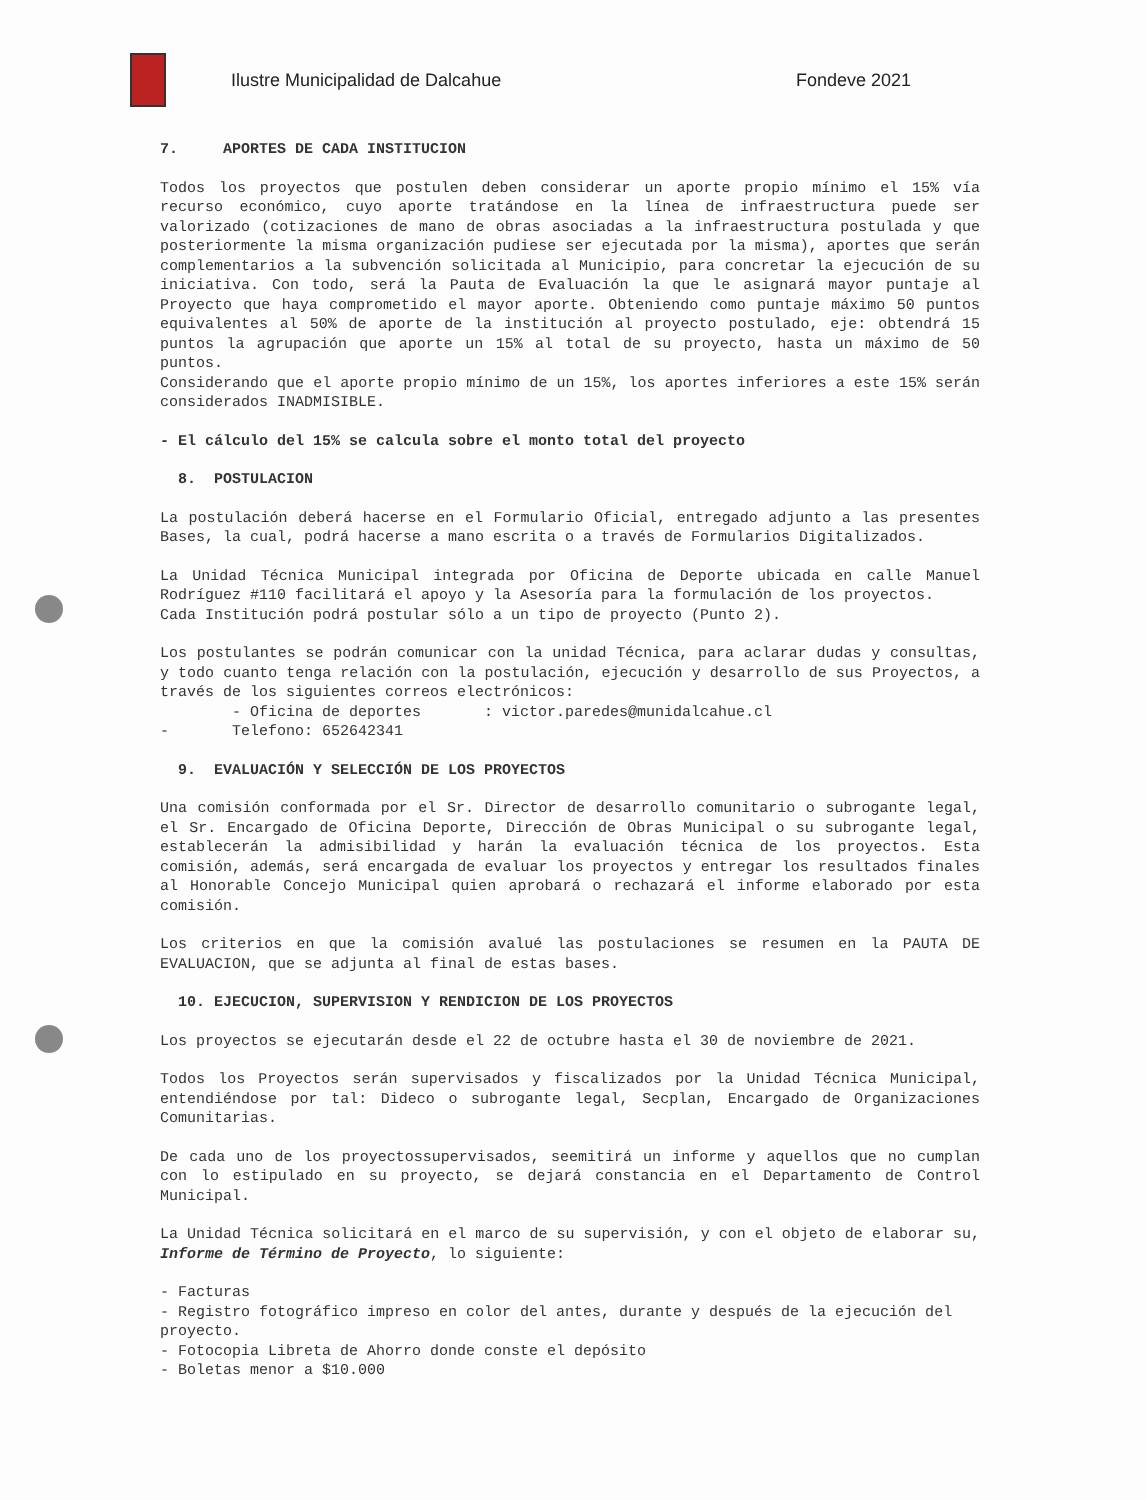Ilustre Municipalidad de Dalcahue
Fondeve 2021
7. APORTES DE CADA INSTITUCION
Todos los proyectos que postulen deben considerar un aporte propio mínimo el 15% vía recurso económico, cuyo aporte tratándose en la línea de infraestructura puede ser valorizado (cotizaciones de mano de obras asociadas a la infraestructura postulada y que posteriormente la misma organización pudiese ser ejecutada por la misma), aportes que serán complementarios a la subvención solicitada al Municipio, para concretar la ejecución de su iniciativa. Con todo, será la Pauta de Evaluación la que le asignará mayor puntaje al Proyecto que haya comprometido el mayor aporte. Obteniendo como puntaje máximo 50 puntos equivalentes al 50% de aporte de la institución al proyecto postulado, eje: obtendrá 15 puntos la agrupación que aporte un 15% al total de su proyecto, hasta un máximo de 50 puntos.
Considerando que el aporte propio mínimo de un 15%, los aportes inferiores a este 15% serán considerados INADMISIBLE.
- El cálculo del 15% se calcula sobre el monto total del proyecto
8. POSTULACION
La postulación deberá hacerse en el Formulario Oficial, entregado adjunto a las presentes Bases, la cual, podrá hacerse a mano escrita o a través de Formularios Digitalizados.
La Unidad Técnica Municipal integrada por Oficina de Deporte ubicada en calle Manuel Rodríguez #110 facilitará el apoyo y la Asesoría para la formulación de los proyectos.
Cada Institución podrá postular sólo a un tipo de proyecto (Punto 2).
Los postulantes se podrán comunicar con la unidad Técnica, para aclarar dudas y consultas, y todo cuanto tenga relación con la postulación, ejecución y desarrollo de sus Proyectos, a través de los siguientes correos electrónicos:
- Oficina de deportes : victor.paredes@munidalcahue.cl
- Telefono: 652642341
9. EVALUACIÓN Y SELECCIÓN DE LOS PROYECTOS
Una comisión conformada por el Sr. Director de desarrollo comunitario o subrogante legal, el Sr. Encargado de Oficina Deporte, Dirección de Obras Municipal o su subrogante legal, establecerán la admisibilidad y harán la evaluación técnica de los proyectos. Esta comisión, además, será encargada de evaluar los proyectos y entregar los resultados finales al Honorable Concejo Municipal quien aprobará o rechazará el informe elaborado por esta comisión.
Los criterios en que la comisión avalué las postulaciones se resumen en la PAUTA DE EVALUACION, que se adjunta al final de estas bases.
10. EJECUCION, SUPERVISION Y RENDICION DE LOS PROYECTOS
Los proyectos se ejecutarán desde el 22 de octubre hasta el 30 de noviembre de 2021.
Todos los Proyectos serán supervisados y fiscalizados por la Unidad Técnica Municipal, entendiéndose por tal: Dideco o subrogante legal, Secplan, Encargado de Organizaciones Comunitarias.
De cada uno de los proyectossupervisados, seemitirá un informe y aquellos que no cumplan con lo estipulado en su proyecto, se dejará constancia en el Departamento de Control Municipal.
La Unidad Técnica solicitará en el marco de su supervisión, y con el objeto de elaborar su, Informe de Término de Proyecto, lo siguiente:
- Facturas
- Registro fotográfico impreso en color del antes, durante y después de la ejecución del proyecto.
- Fotocopia Libreta de Ahorro donde conste el depósito
- Boletas menor a $10.000